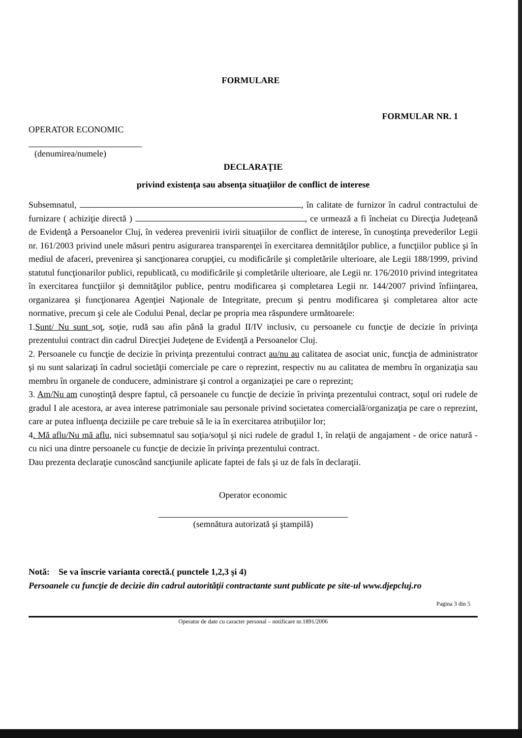FORMULARE
FORMULAR NR. 1
OPERATOR ECONOMIC
(denumirea/numele)
DECLARAŢIE
privind existenţa sau absenţa situaţiilor de conflict de interese
Subsemnatul, , în calitate de furnizor în cadrul contractului de furnizare ( achiziţie directă ) , ce urmează a fi încheiat cu Direcţia Judeţeană de Evidenţă a Persoanelor Cluj, în vederea prevenirii ivirii situaţiilor de conflict de interese, în cunoştinţa prevederilor Legii nr. 161/2003 privind unele măsuri pentru asigurarea transparenţei în exercitarea demnităţilor publice, a funcţiilor publice şi în mediul de afaceri, prevenirea şi sancţionarea corupţiei, cu modificările şi completările ulterioare, ale Legii 188/1999, privind statutul funcţionarilor publici, republicată, cu modificările şi completările ulterioare, ale Legii nr. 176/2010 privind integritatea în exercitarea funcţiilor şi demnităţilor publice, pentru modificarea şi completarea Legii nr. 144/2007 privind înfiinţarea, organizarea şi funcţionarea Agenţiei Naţionale de Integritate, precum şi pentru modificarea şi completarea altor acte normative, precum şi cele ale Codului Penal, declar pe propria mea răspundere următoarele:
1.Sunt/ Nu sunt soţ, soţie, rudă sau afin până la gradul II/IV inclusiv, cu persoanele cu funcţie de decizie în privinţa prezentului contract din cadrul Direcţiei Judeţene de Evidenţă a Persoanelor Cluj.
2. Persoanele cu funcţie de decizie în privinţa prezentului contract au/nu au calitatea de asociat unic, funcţia de administrator şi nu sunt salarizaţi în cadrul societăţii comerciale pe care o reprezint, respectiv nu au calitatea de membru în organizaţia sau membru în organele de conducere, administrare şi control a organizaţiei pe care o reprezint;
3. Am/Nu am cunoştinţă despre faptul, că persoanele cu funcţie de decizie în privinţa prezentului contract, soţul ori rudele de gradul I ale acestora, ar avea interese patrimoniale sau personale privind societatea comercială/organizaţia pe care o reprezint, care ar putea influenţa deciziile pe care trebuie să le ia în exercitarea atribuţiilor lor;
4. Mă aflu/Nu mă aflu, nici subsemnatul sau soţia/soţul şi nici rudele de gradul 1, în relaţii de angajament - de orice natură - cu nici una dintre persoanele cu funcţie de decizie în privinţa prezentului contract.
Dau prezenta declaraţie cunoscând sancţiunile aplicate faptei de fals şi uz de fals în declaraţii.
Operator economic
(semnătura autorizată şi ştampilă)
Notă: Se va înscrie varianta corectă.( punctele 1,2,3 şi 4)
Persoanele cu funcţie de decizie din cadrul autorităţii contractante sunt publicate pe site-ul www.djepcluj.ro
Pagina 3 din 5
Operator de date cu caracter personal – notificare nr.1891/2006